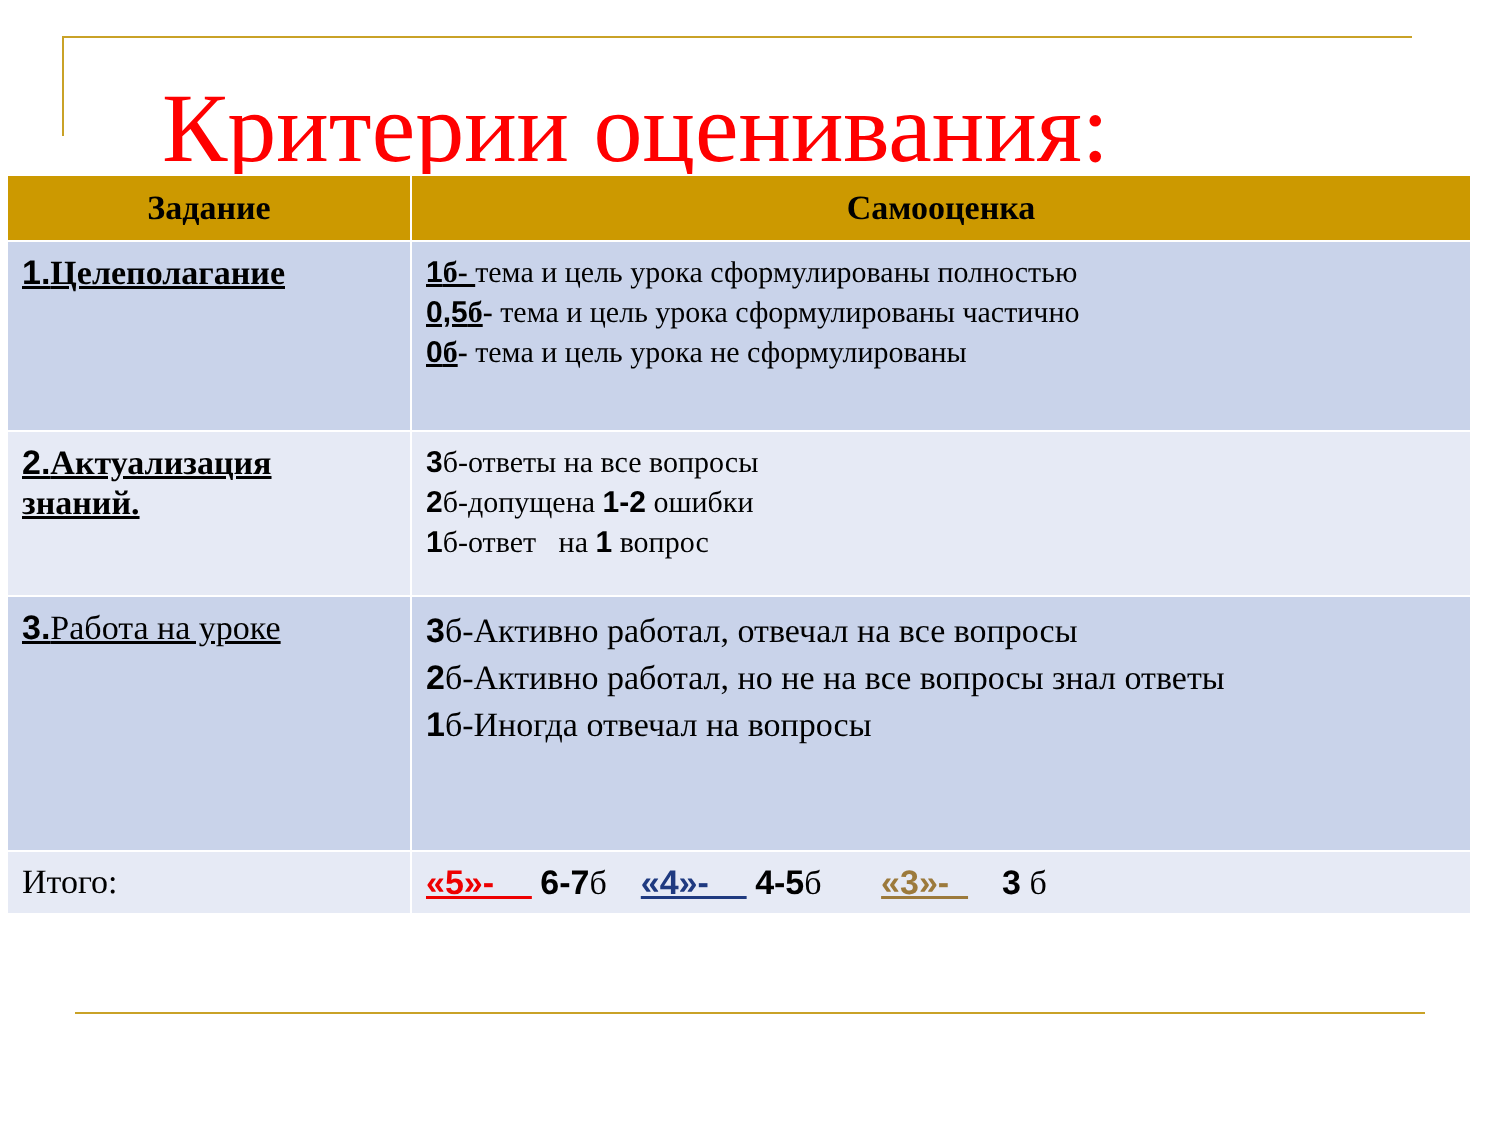Критерии оценивания:
| Задание | Самооценка |
| --- | --- |
| 1. Целеполагание | 1 б- тема и цель урока сформулированы полностью 0,5 б - тема и цель урока сформулированы частично 0 б - тема и цель урока не сформулированы |
| 2. Актуализация знаний. | 3 б-ответы на все вопросы 2 б-допущена 1-2 ошибки 1 б-ответ на 1 вопрос |
| 3. Работа на уроке | 3 б-Активно работал, отвечал на все вопросы 2 б-Активно работал, но не на все вопросы знал ответы 1 б-Иногда отвечал на вопросы |
| Итого: | «5»- 6-7 б «4»- 4-5 б «3»- 3 б |